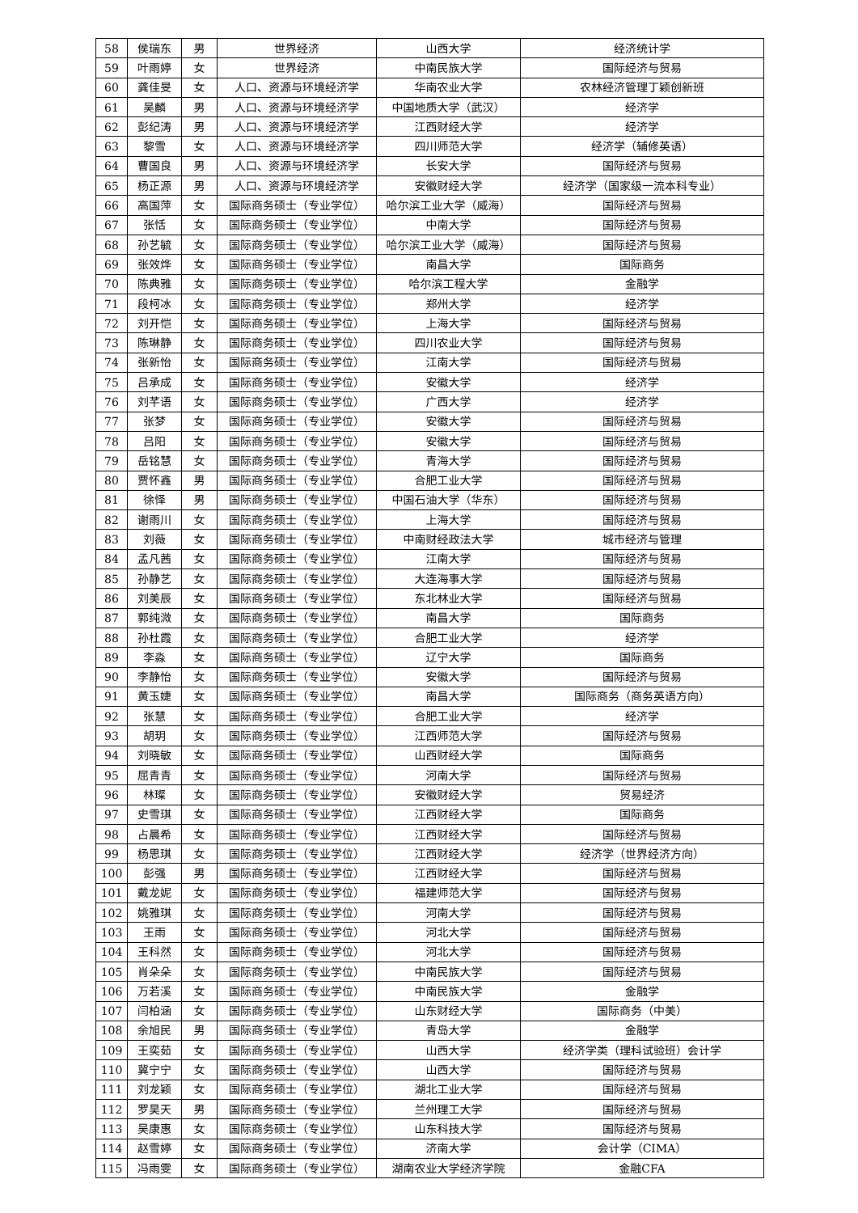| 58 | 侯瑞东 | 男 | 世界经济 | 山西大学 | 经济统计学 |
| 59 | 叶雨婷 | 女 | 世界经济 | 中南民族大学 | 国际经济与贸易 |
| 60 | 龚佳旻 | 女 | 人口、资源与环境经济学 | 华南农业大学 | 农林经济管理丁颖创新班 |
| 61 | 吴麟 | 男 | 人口、资源与环境经济学 | 中国地质大学（武汉） | 经济学 |
| 62 | 彭纪涛 | 男 | 人口、资源与环境经济学 | 江西财经大学 | 经济学 |
| 63 | 黎雪 | 女 | 人口、资源与环境经济学 | 四川师范大学 | 经济学（辅修英语） |
| 64 | 曹国良 | 男 | 人口、资源与环境经济学 | 长安大学 | 国际经济与贸易 |
| 65 | 杨正源 | 男 | 人口、资源与环境经济学 | 安徽财经大学 | 经济学（国家级一流本科专业） |
| 66 | 高国萍 | 女 | 国际商务硕士（专业学位） | 哈尔滨工业大学（威海） | 国际经济与贸易 |
| 67 | 张恬 | 女 | 国际商务硕士（专业学位） | 中南大学 | 国际经济与贸易 |
| 68 | 孙艺毓 | 女 | 国际商务硕士（专业学位） | 哈尔滨工业大学（威海） | 国际经济与贸易 |
| 69 | 张效烨 | 女 | 国际商务硕士（专业学位） | 南昌大学 | 国际商务 |
| 70 | 陈典雅 | 女 | 国际商务硕士（专业学位） | 哈尔滨工程大学 | 金融学 |
| 71 | 段柯冰 | 女 | 国际商务硕士（专业学位） | 郑州大学 | 经济学 |
| 72 | 刘开恺 | 女 | 国际商务硕士（专业学位） | 上海大学 | 国际经济与贸易 |
| 73 | 陈琳静 | 女 | 国际商务硕士（专业学位） | 四川农业大学 | 国际经济与贸易 |
| 74 | 张新怡 | 女 | 国际商务硕士（专业学位） | 江南大学 | 国际经济与贸易 |
| 75 | 吕承成 | 女 | 国际商务硕士（专业学位） | 安徽大学 | 经济学 |
| 76 | 刘芊语 | 女 | 国际商务硕士（专业学位） | 广西大学 | 经济学 |
| 77 | 张梦 | 女 | 国际商务硕士（专业学位） | 安徽大学 | 国际经济与贸易 |
| 78 | 吕阳 | 女 | 国际商务硕士（专业学位） | 安徽大学 | 国际经济与贸易 |
| 79 | 岳铭慧 | 女 | 国际商务硕士（专业学位） | 青海大学 | 国际经济与贸易 |
| 80 | 贾怀鑫 | 男 | 国际商务硕士（专业学位） | 合肥工业大学 | 国际经济与贸易 |
| 81 | 徐怿 | 男 | 国际商务硕士（专业学位） | 中国石油大学（华东） | 国际经济与贸易 |
| 82 | 谢雨川 | 女 | 国际商务硕士（专业学位） | 上海大学 | 国际经济与贸易 |
| 83 | 刘薇 | 女 | 国际商务硕士（专业学位） | 中南财经政法大学 | 城市经济与管理 |
| 84 | 孟凡茜 | 女 | 国际商务硕士（专业学位） | 江南大学 | 国际经济与贸易 |
| 85 | 孙静艺 | 女 | 国际商务硕士（专业学位） | 大连海事大学 | 国际经济与贸易 |
| 86 | 刘美辰 | 女 | 国际商务硕士（专业学位） | 东北林业大学 | 国际经济与贸易 |
| 87 | 郭纯溦 | 女 | 国际商务硕士（专业学位） | 南昌大学 | 国际商务 |
| 88 | 孙杜霞 | 女 | 国际商务硕士（专业学位） | 合肥工业大学 | 经济学 |
| 89 | 李淼 | 女 | 国际商务硕士（专业学位） | 辽宁大学 | 国际商务 |
| 90 | 李静怡 | 女 | 国际商务硕士（专业学位） | 安徽大学 | 国际经济与贸易 |
| 91 | 黄玉婕 | 女 | 国际商务硕士（专业学位） | 南昌大学 | 国际商务（商务英语方向） |
| 92 | 张慧 | 女 | 国际商务硕士（专业学位） | 合肥工业大学 | 经济学 |
| 93 | 胡玥 | 女 | 国际商务硕士（专业学位） | 江西师范大学 | 国际经济与贸易 |
| 94 | 刘晓敏 | 女 | 国际商务硕士（专业学位） | 山西财经大学 | 国际商务 |
| 95 | 屈青青 | 女 | 国际商务硕士（专业学位） | 河南大学 | 国际经济与贸易 |
| 96 | 林璨 | 女 | 国际商务硕士（专业学位） | 安徽财经大学 | 贸易经济 |
| 97 | 史雪琪 | 女 | 国际商务硕士（专业学位） | 江西财经大学 | 国际商务 |
| 98 | 占晨希 | 女 | 国际商务硕士（专业学位） | 江西财经大学 | 国际经济与贸易 |
| 99 | 杨思琪 | 女 | 国际商务硕士（专业学位） | 江西财经大学 | 经济学（世界经济方向） |
| 100 | 彭强 | 男 | 国际商务硕士（专业学位） | 江西财经大学 | 国际经济与贸易 |
| 101 | 戴龙妮 | 女 | 国际商务硕士（专业学位） | 福建师范大学 | 国际经济与贸易 |
| 102 | 姚雅琪 | 女 | 国际商务硕士（专业学位） | 河南大学 | 国际经济与贸易 |
| 103 | 王雨 | 女 | 国际商务硕士（专业学位） | 河北大学 | 国际经济与贸易 |
| 104 | 王科然 | 女 | 国际商务硕士（专业学位） | 河北大学 | 国际经济与贸易 |
| 105 | 肖朵朵 | 女 | 国际商务硕士（专业学位） | 中南民族大学 | 国际经济与贸易 |
| 106 | 万若溪 | 女 | 国际商务硕士（专业学位） | 中南民族大学 | 金融学 |
| 107 | 闫柏涵 | 女 | 国际商务硕士（专业学位） | 山东财经大学 | 国际商务（中美） |
| 108 | 余旭民 | 男 | 国际商务硕士（专业学位） | 青岛大学 | 金融学 |
| 109 | 王奕茹 | 女 | 国际商务硕士（专业学位） | 山西大学 | 经济学类（理科试验班）会计学 |
| 110 | 冀宁宁 | 女 | 国际商务硕士（专业学位） | 山西大学 | 国际经济与贸易 |
| 111 | 刘龙颖 | 女 | 国际商务硕士（专业学位） | 湖北工业大学 | 国际经济与贸易 |
| 112 | 罗昊天 | 男 | 国际商务硕士（专业学位） | 兰州理工大学 | 国际经济与贸易 |
| 113 | 吴康惠 | 女 | 国际商务硕士（专业学位） | 山东科技大学 | 国际经济与贸易 |
| 114 | 赵雪婷 | 女 | 国际商务硕士（专业学位） | 济南大学 | 会计学（CIMA） |
| 115 | 冯雨雯 | 女 | 国际商务硕士（专业学位） | 湖南农业大学经济学院 | 金融CFA |